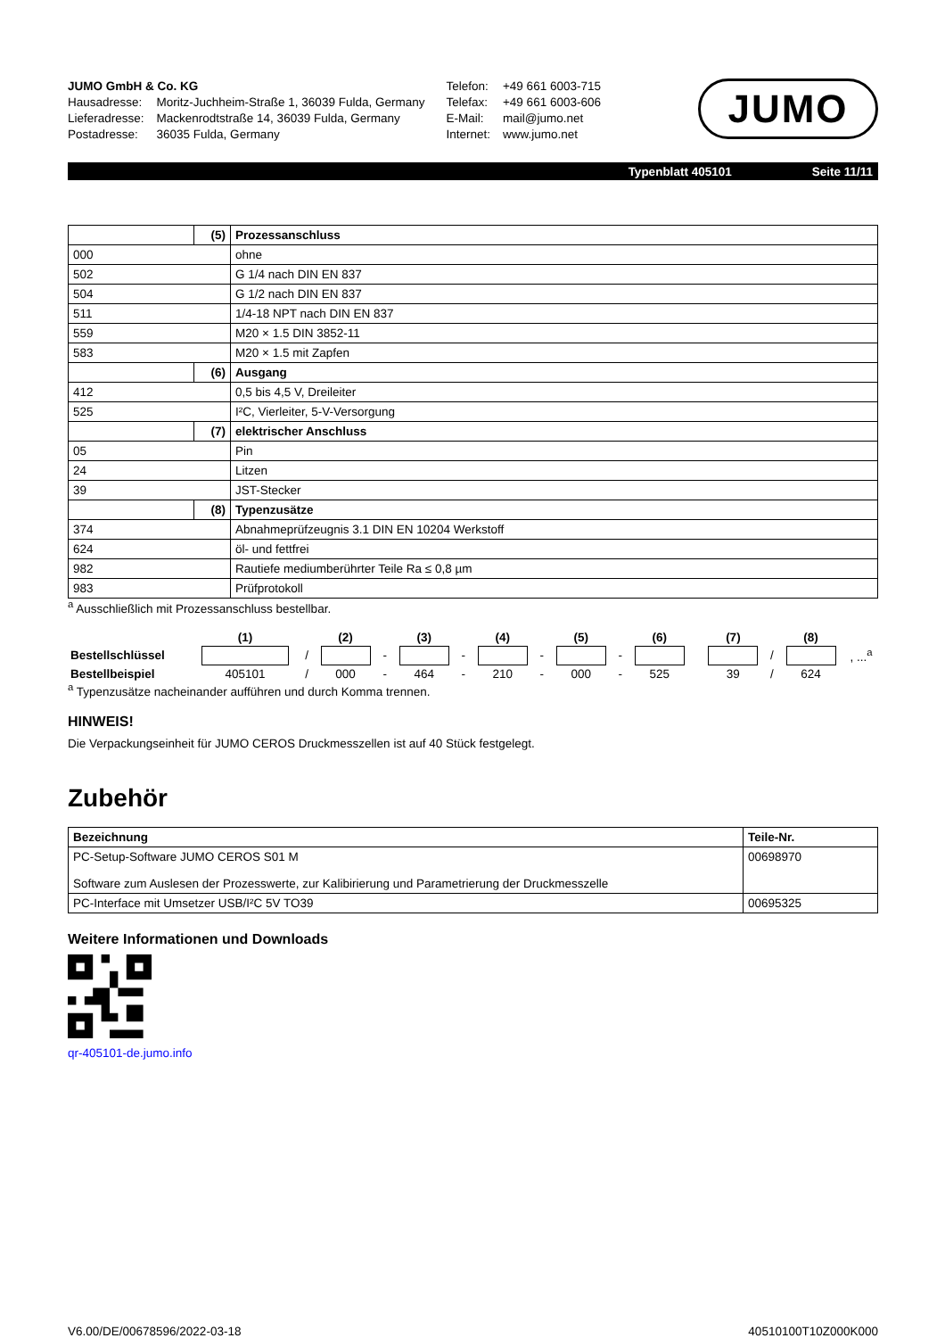| JUMO GmbH & Co. KG | |
| Hausadresse: | Moritz-Juchheim-Straße 1, 36039 Fulda, Germany |
| Lieferadresse: | Mackenrodtstraße 14, 36039 Fulda, Germany |
| Postadresse: | 36035 Fulda, Germany |
| Telefon: | +49 661 6003-715 |
| Telefax: | +49 661 6003-606 |
| E-Mail: | mail@jumo.net |
| Internet: | www.jumo.net |
JUMO
Typenblatt 405101 Seite 11/11
| | (5) | Prozessanschluss |
| 000 | | ohne |
| 502 | | G 1/4 nach DIN EN 837 |
| 504 | | G 1/2 nach DIN EN 837 |
| 511 | | 1/4-18 NPT nach DIN EN 837 |
| 559 | | M20 × 1.5 DIN 3852-11 |
| 583 | | M20 × 1.5 mit Zapfen |
| | (6) | Ausgang |
| 412 | | 0,5 bis 4,5 V, Dreileiter |
| 525 | | I²C, Vierleiter, 5-V-Versorgung |
| | (7) | elektrischer Anschluss |
| 05 | | Pin |
| 24 | | Litzen |
| 39 | | JST-Stecker |
| | (8) | Typenzusätze |
| 374 | | Abnahmeprüfzeugnis 3.1 DIN EN 10204 Werkstoff |
| 624 | | öl- und fettfrei |
| 982 | | Rautiefe mediumberührter Teile Ra ≤ 0,8 µm |
| 983 | | Prüfprotokoll |
<sup>a</sup> Ausschließlich mit Prozessanschluss bestellbar.
| | (1) | | (2) | | (3) | | (4) | | (5) | | (6) | | (7) | | (8) | |
| Bestellschlüssel | | / | | - | | - | | - | | - | | | | / | | , ...<sup>a</sup> |
| Bestellbeispiel | 405101 | / | 000 | - | 464 | - | 210 | - | 000 | - | 525 | | 39 | / | 624 | |
<sup>a</sup> Typenzusätze nacheinander aufführen und durch Komma trennen.
HINWEIS!
Die Verpackungseinheit für JUMO CEROS Druckmesszellen ist auf 40 Stück festgelegt.
Zubehör
| Bezeichnung | Teile-Nr. |
| --- | --- |
| PC-Setup-Software JUMO CEROS S01 M Software zum Auslesen der Prozesswerte, zur Kalibirierung und Parametrierung der Druckmesszelle | 00698970 |
| PC-Interface mit Umsetzer USB/I²C 5V TO39 | 00695325 |
Weitere Informationen und Downloads
qr-405101-de.jumo.info
V6.00/DE/00678596/2022-03-18 40510100T10Z000K000